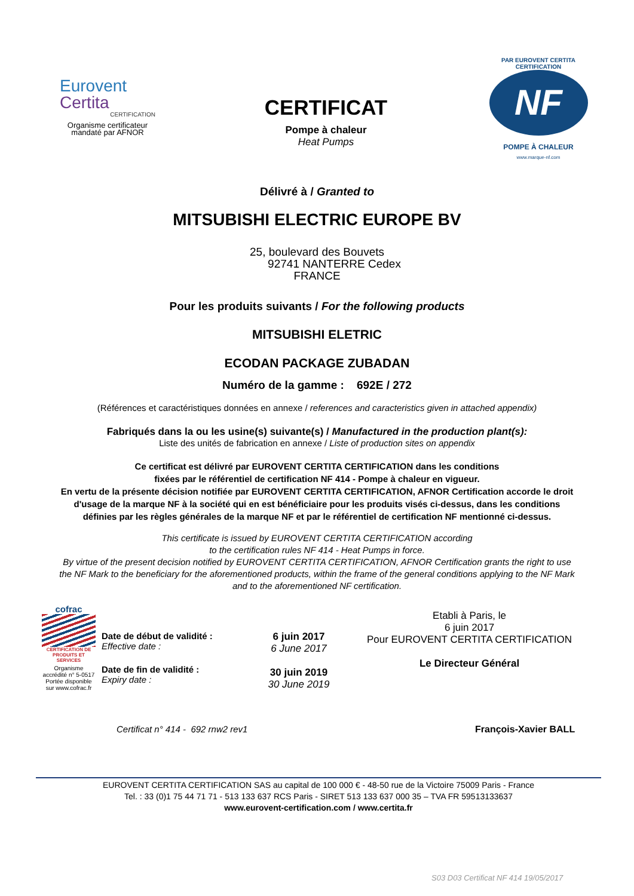Eurovent
Certita
CERTIFICATION
Organisme certificateur
mandaté par AFNOR
CERTIFICAT
Pompe à chaleur
Heat Pumps
PAR EUROVENT CERTITA CERTIFICATION
NF
POMPE À CHALEUR
www.marque-nf.com
Délivré à / Granted to
MITSUBISHI ELECTRIC EUROPE BV
25, boulevard des Bouvets
92741 NANTERRE Cedex
FRANCE
Pour les produits suivants / For the following products
MITSUBISHI ELETRIC
ECODAN PACKAGE ZUBADAN
Numéro de la gamme : 692E / 272
(Références et caractéristiques données en annexe / references and caracteristics given in attached appendix)
Fabriqués dans la ou les usine(s) suivante(s) / Manufactured in the production plant(s):
Liste des unités de fabrication en annexe / Liste of production sites on appendix
Ce certificat est délivré par EUROVENT CERTITA CERTIFICATION dans les conditions
fixées par le référentiel de certification NF 414 - Pompe à chaleur en vigueur.
En vertu de la présente décision notifiée par EUROVENT CERTITA CERTIFICATION, AFNOR Certification accorde le droit
d'usage de la marque NF à la société qui en est bénéficiaire pour les produits visés ci-dessus, dans les conditions
définies par les règles générales de la marque NF et par le référentiel de certification NF mentionné ci-dessus.
This certificate is issued by EUROVENT CERTITA CERTIFICATION according
to the certification rules NF 414 - Heat Pumps in force.
By virtue of the present decision notified by EUROVENT CERTITA CERTIFICATION, AFNOR Certification grants the right to use
the NF Mark to the beneficiary for the aforementioned products, within the frame of the general conditions applying to the NF Mark
and to the aforementioned NF certification.
cofrac
CERTIFICATION DE PRODUITS ET SERVICES
Organisme accrédité n° 5-0517 Portée disponible sur www.cofrac.fr
Date de début de validité :
Effective date :
Date de fin de validité :
Expiry date :
6 juin 2017
6 June 2017
30 juin 2019
30 June 2019
Etabli à Paris, le
6 juin 2017
Pour EUROVENT CERTITA CERTIFICATION
Le Directeur Général
Certificat n° 414 - 692 rnw2 rev1 François-Xavier BALL
EUROVENT CERTITA CERTIFICATION SAS au capital de 100 000 € - 48-50 rue de la Victoire 75009 Paris - France
Tel. : 33 (0)1 75 44 71 71 - 513 133 637 RCS Paris - SIRET 513 133 637 000 35 – TVA FR 59513133637
www.eurovent-certification.com / www.certita.fr
S03 D03 Certificat NF 414 19/05/2017